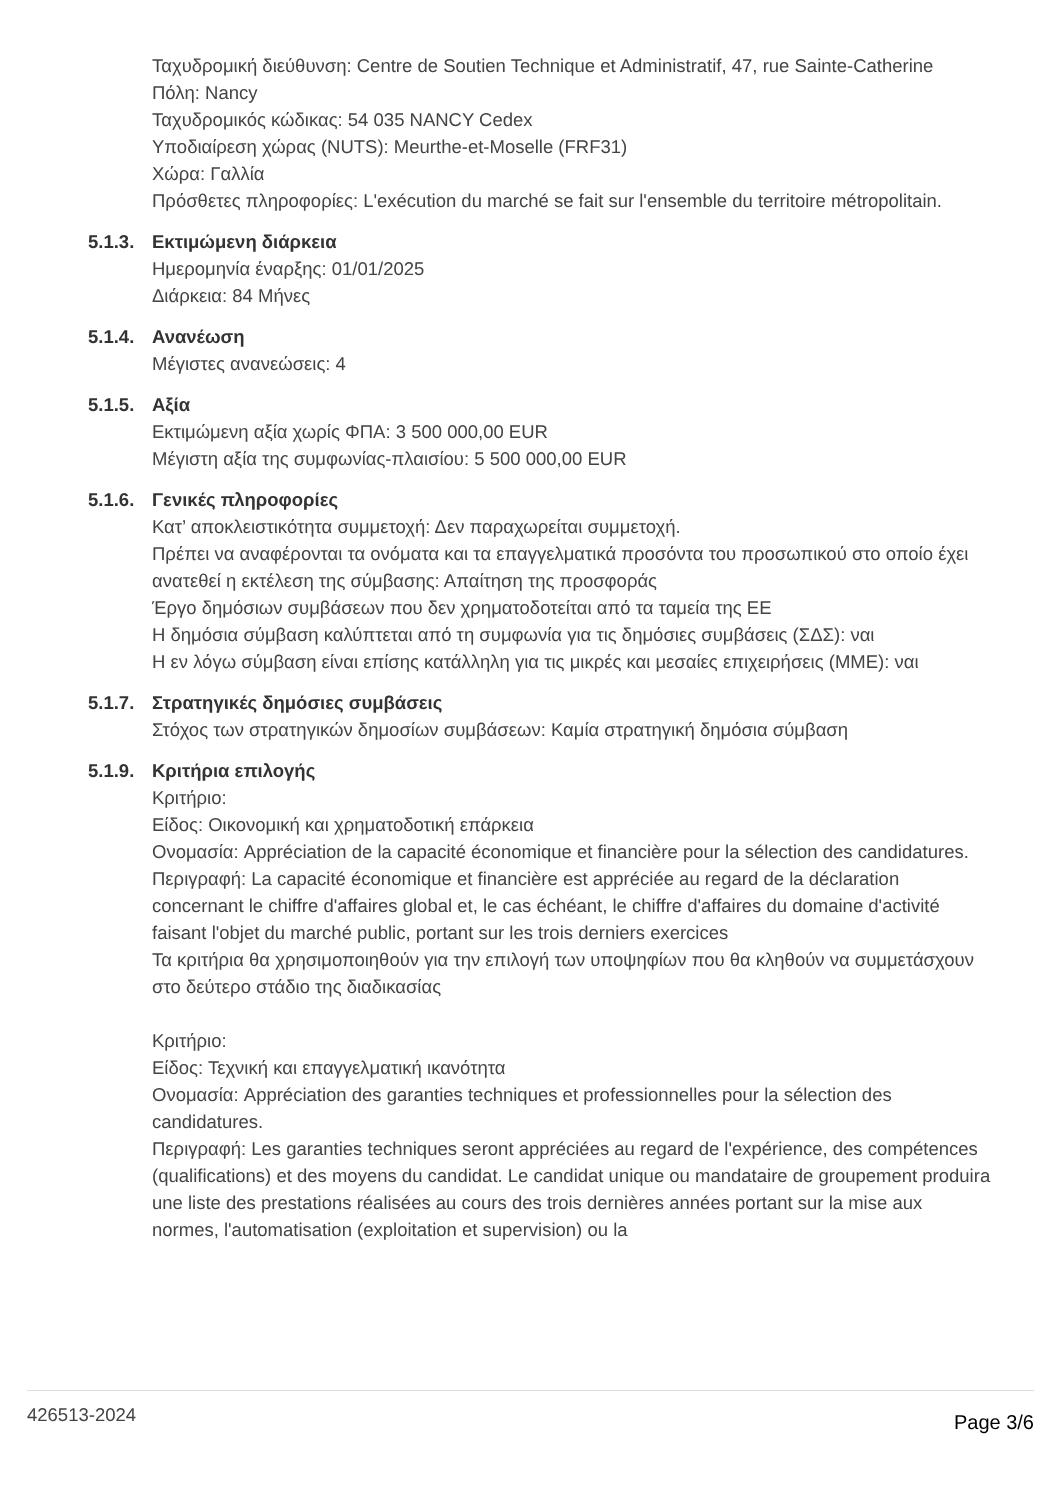Ταχυδρομική διεύθυνση: Centre de Soutien Technique et Administratif, 47, rue Sainte-Catherine
Πόλη: Nancy
Ταχυδρομικός κώδικας: 54 035 NANCY Cedex
Υποδιαίρεση χώρας (NUTS): Meurthe-et-Moselle (FRF31)
Χώρα: Γαλλία
Πρόσθετες πληροφορίες: L'exécution du marché se fait sur l'ensemble du territoire métropolitain.
5.1.3. Εκτιμώμενη διάρκεια
Ημερομηνία έναρξης: 01/01/2025
Διάρκεια: 84 Μήνες
5.1.4. Ανανέωση
Μέγιστες ανανεώσεις: 4
5.1.5. Αξία
Εκτιμώμενη αξία χωρίς ΦΠΑ: 3 500 000,00 EUR
Μέγιστη αξία της συμφωνίας-πλαισίου: 5 500 000,00 EUR
5.1.6. Γενικές πληροφορίες
Κατ’ αποκλειστικότητα συμμετοχή: Δεν παραχωρείται συμμετοχή.
Πρέπει να αναφέρονται τα ονόματα και τα επαγγελματικά προσόντα του προσωπικού στο οποίο έχει ανατεθεί η εκτέλεση της σύμβασης: Απαίτηση της προσφοράς
Έργο δημόσιων συμβάσεων που δεν χρηματοδοτείται από τα ταμεία της ΕΕ
Η δημόσια σύμβαση καλύπτεται από τη συμφωνία για τις δημόσιες συμβάσεις (ΣΔΣ): ναι
Η εν λόγω σύμβαση είναι επίσης κατάλληλη για τις μικρές και μεσαίες επιχειρήσεις (ΜΜΕ): ναι
5.1.7. Στρατηγικές δημόσιες συμβάσεις
Στόχος των στρατηγικών δημοσίων συμβάσεων: Καμία στρατηγική δημόσια σύμβαση
5.1.9. Κριτήρια επιλογής
Κριτήριο:
Είδος: Οικονομική και χρηματοδοτική επάρκεια
Ονομασία: Appréciation de la capacité économique et financière pour la sélection des candidatures.
Περιγραφή: La capacité économique et financière est appréciée au regard de la déclaration concernant le chiffre d'affaires global et, le cas échéant, le chiffre d'affaires du domaine d'activité faisant l'objet du marché public, portant sur les trois derniers exercices
Τα κριτήρια θα χρησιμοποιηθούν για την επιλογή των υποψηφίων που θα κληθούν να συμμετάσχουν στο δεύτερο στάδιο της διαδικασίας
Κριτήριο:
Είδος: Τεχνική και επαγγελματική ικανότητα
Ονομασία: Appréciation des garanties techniques et professionnelles pour la sélection des candidatures.
Περιγραφή: Les garanties techniques seront appréciées au regard de l'expérience, des compétences (qualifications) et des moyens du candidat. Le candidat unique ou mandataire de groupement produira une liste des prestations réalisées au cours des trois dernières années portant sur la mise aux normes, l'automatisation (exploitation et supervision) ou la
426513-2024 Page 3/6